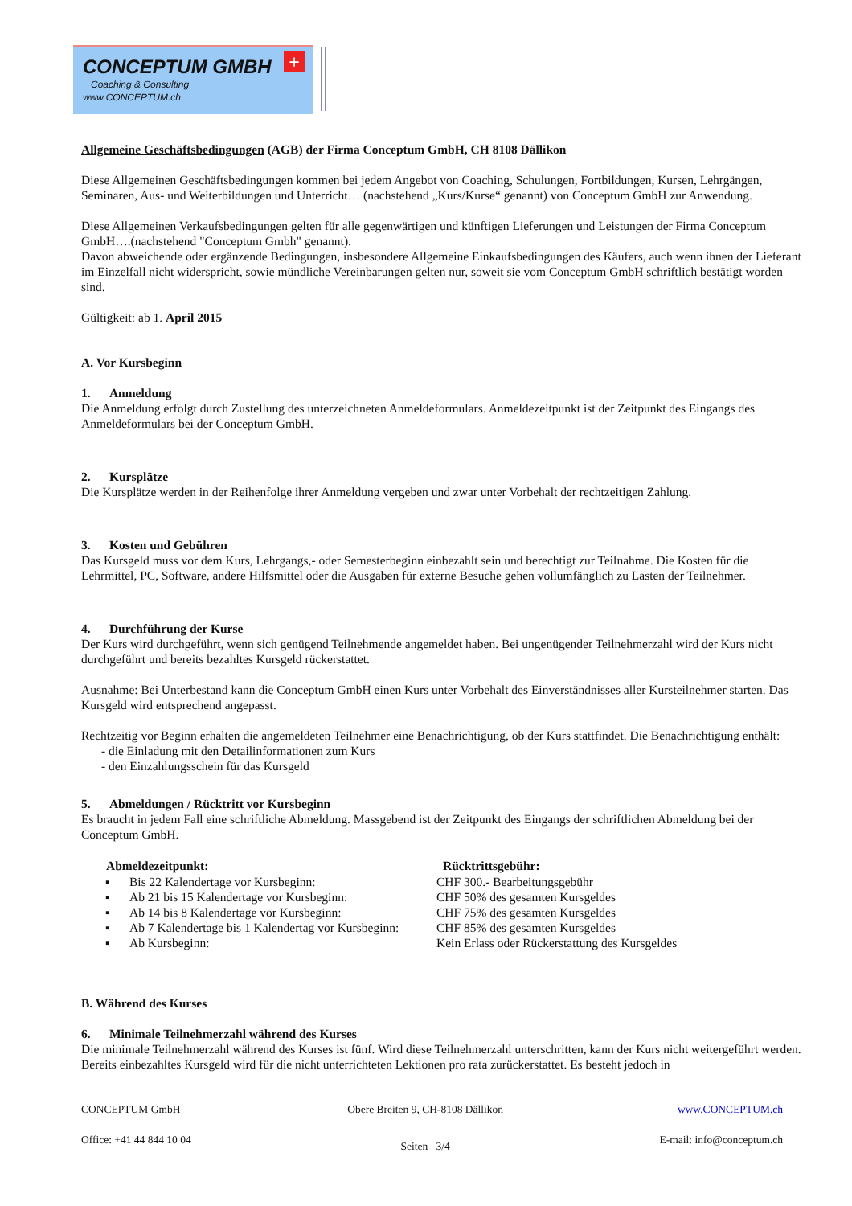CONCEPTUM GMBH
+
Coaching & Consulting
www.CONCEPTUM.ch
Allgemeine Geschäftsbedingungen (AGB) der Firma Conceptum GmbH, CH 8108 Dällikon
Diese Allgemeinen Geschäftsbedingungen kommen bei jedem Angebot von Coaching, Schulungen, Fortbildungen, Kursen, Lehrgängen, Seminaren, Aus- und Weiterbildungen und Unterricht… (nachstehend „Kurs/Kurse“ genannt) von Conceptum GmbH zur Anwendung.
Diese Allgemeinen Verkaufsbedingungen gelten für alle gegenwärtigen und künftigen Lieferungen und Leistungen der Firma Conceptum GmbH….(nachstehend "Conceptum Gmbh" genannt).
Davon abweichende oder ergänzende Bedingungen, insbesondere Allgemeine Einkaufsbedingungen des Käufers, auch wenn ihnen der Lieferant im Einzelfall nicht widerspricht, sowie mündliche Vereinbarungen gelten nur, soweit sie vom Conceptum GmbH schriftlich bestätigt worden sind.
Gültigkeit: ab 1. April 2015
A. Vor Kursbeginn
1. Anmeldung
Die Anmeldung erfolgt durch Zustellung des unterzeichneten Anmeldeformulars. Anmeldezeitpunkt ist der Zeitpunkt des Eingangs des Anmeldeformulars bei der Conceptum GmbH.
2. Kursplätze
Die Kursplätze werden in der Reihenfolge ihrer Anmeldung vergeben und zwar unter Vorbehalt der rechtzeitigen Zahlung.
3. Kosten und Gebühren
Das Kursgeld muss vor dem Kurs, Lehrgangs,- oder Semesterbeginn einbezahlt sein und berechtigt zur Teilnahme. Die Kosten für die Lehrmittel, PC, Software, andere Hilfsmittel oder die Ausgaben für externe Besuche gehen vollumfänglich zu Lasten der Teilnehmer.
4. Durchführung der Kurse
Der Kurs wird durchgeführt, wenn sich genügend Teilnehmende angemeldet haben. Bei ungenügender Teilnehmerzahl wird der Kurs nicht durchgeführt und bereits bezahltes Kursgeld rückerstattet.
Ausnahme: Bei Unterbestand kann die Conceptum GmbH einen Kurs unter Vorbehalt des Einverständnisses aller Kursteilnehmer starten. Das Kursgeld wird entsprechend angepasst.
Rechtzeitig vor Beginn erhalten die angemeldeten Teilnehmer eine Benachrichtigung, ob der Kurs stattfindet. Die Benachrichtigung enthält:
- die Einladung mit den Detailinformationen zum Kurs
- den Einzahlungsschein für das Kursgeld
5. Abmeldungen / Rücktritt vor Kursbeginn
Es braucht in jedem Fall eine schriftliche Abmeldung. Massgebend ist der Zeitpunkt des Eingangs der schriftlichen Abmeldung bei der Conceptum GmbH.
| Abmeldezeitpunkt: | | Rücktrittsgebühr: |
| --- | --- | --- |
| ▪ | Bis 22 Kalendertage vor Kursbeginn: | CHF 300.- Bearbeitungsgebühr |
| ▪ | Ab 21 bis 15 Kalendertage vor Kursbeginn: | CHF 50% des gesamten Kursgeldes |
| ▪ | Ab 14 bis 8 Kalendertage vor Kursbeginn: | CHF 75% des gesamten Kursgeldes |
| ▪ | Ab 7 Kalendertage bis 1 Kalendertag vor Kursbeginn: | CHF 85% des gesamten Kursgeldes |
| ▪ | Ab Kursbeginn: | Kein Erlass oder Rückerstattung des Kursgeldes |
B. Während des Kurses
6. Minimale Teilnehmerzahl während des Kurses
Die minimale Teilnehmerzahl während des Kurses ist fünf. Wird diese Teilnehmerzahl unterschritten, kann der Kurs nicht weitergeführt werden. Bereits einbezahltes Kursgeld wird für die nicht unterrichteten Lektionen pro rata zurückerstattet. Es besteht jedoch in
CONCEPTUM GmbH
Office: +41 44 844 10 04
Obere Breiten 9, CH-8108 Dällikon
Seiten 3/4
www.CONCEPTUM.ch
E-mail: info@conceptum.ch